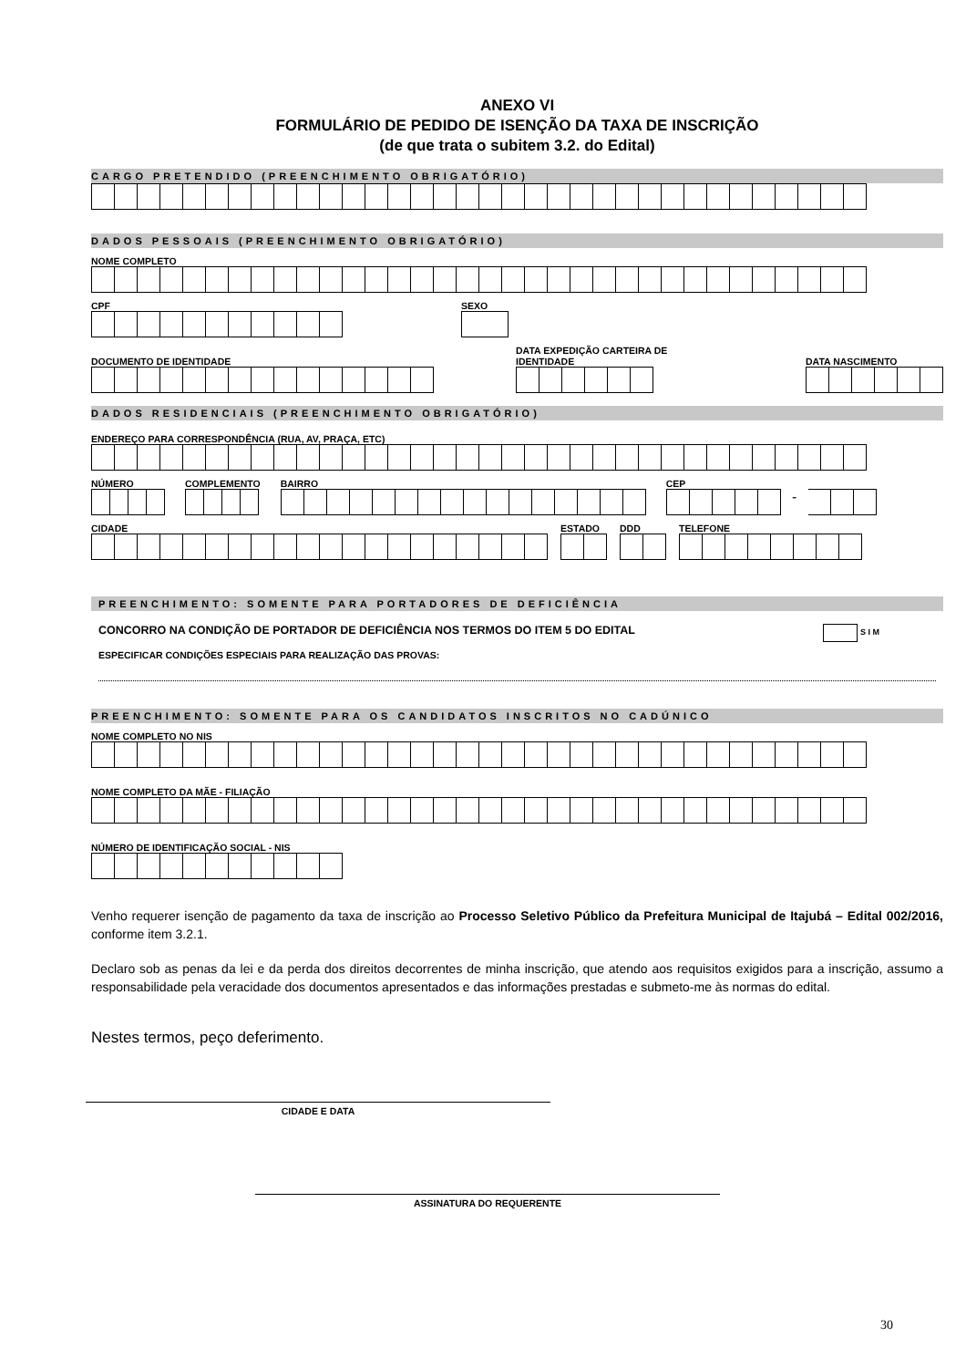ANEXO VI
FORMULÁRIO DE PEDIDO DE ISENÇÃO DA TAXA DE INSCRIÇÃO
(de que trata o subitem 3.2. do Edital)
CARGO PRETENDIDO (PREENCHIMENTO OBRIGATÓRIO)
DADOS PESSOAIS (PREENCHIMENTO OBRIGATÓRIO)
NOME COMPLETO
CPF
SEXO
DOCUMENTO DE IDENTIDADE
DATA EXPEDIÇÃO CARTEIRA DE IDENTIDADE
DATA NASCIMENTO
DADOS RESIDENCIAIS (PREENCHIMENTO OBRIGATÓRIO)
ENDEREÇO PARA CORRESPONDÊNCIA (RUA, AV, PRAÇA, ETC)
NÚMERO
COMPLEMENTO
BAIRRO
CEP
-
CIDADE
ESTADO
DDD
TELEFONE
PREENCHIMENTO: SOMENTE PARA PORTADORES DE DEFICIÊNCIA
CONCORRO NA CONDIÇÃO DE PORTADOR DE DEFICIÊNCIA NOS TERMOS DO ITEM 5 DO EDITAL S I M
ESPECIFICAR CONDIÇÕES ESPECIAIS PARA REALIZAÇÃO DAS PROVAS:
PREENCHIMENTO: SOMENTE PARA OS CANDIDATOS INSCRITOS NO CADÚNICO
NOME COMPLETO NO NIS
NOME COMPLETO DA MÃE - FILIAÇÃO
NÚMERO DE IDENTIFICAÇÃO SOCIAL - NIS
Venho requerer isenção de pagamento da taxa de inscrição ao Processo Seletivo Público da Prefeitura Municipal de Itajubá – Edital 002/2016, conforme item 3.2.1.
Declaro sob as penas da lei e da perda dos direitos decorrentes de minha inscrição, que atendo aos requisitos exigidos para a inscrição, assumo a responsabilidade pela veracidade dos documentos apresentados e das informações prestadas e submeto-me às normas do edital.
Nestes termos, peço deferimento.
CIDADE E DATA
ASSINATURA DO REQUERENTE
30